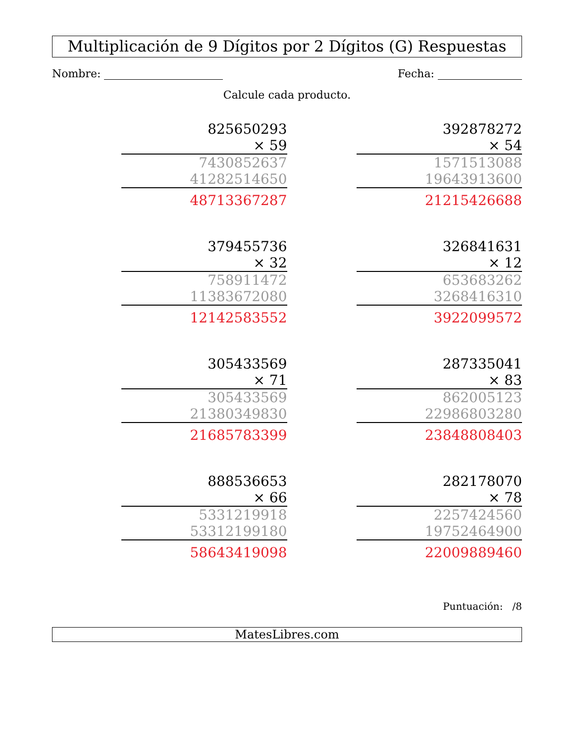Multiplicación de 9 Dígitos por 2 Dígitos (G) Respuestas
Nombre: Fecha:
Calcule cada producto.
| 825650293 |
| × 59 |
| 7430852637 |
| 41282514650 |
| 48713367287 |
| 392878272 |
| × 54 |
| 1571513088 |
| 19643913600 |
| 21215426688 |
| 379455736 |
| × 32 |
| 758911472 |
| 11383672080 |
| 12142583552 |
| 326841631 |
| × 12 |
| 653683262 |
| 3268416310 |
| 3922099572 |
| 305433569 |
| × 71 |
| 305433569 |
| 21380349830 |
| 21685783399 |
| 287335041 |
| × 83 |
| 862005123 |
| 22986803280 |
| 23848808403 |
| 888536653 |
| × 66 |
| 5331219918 |
| 53312199180 |
| 58643419098 |
| 282178070 |
| × 78 |
| 2257424560 |
| 19752464900 |
| 22009889460 |
Puntuación: /8
MatesLibres.com